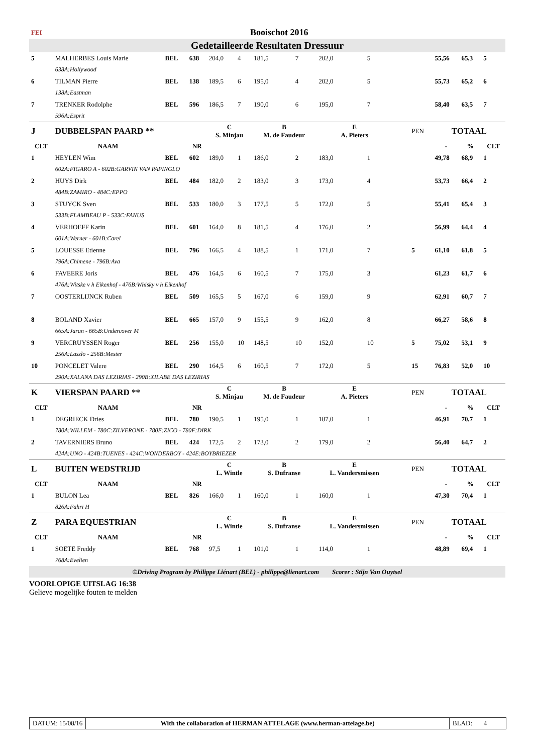| FEI | Booischot 2016 | | | | | | | | | | | | | | | |
| Gedetailleerde Resultaten Dressuur | | | | | | | | | | | | | | | | |
| 5 | MALHERBES Louis Marie | BEL | 638 | 204,0 | 4 | 181,5 | 7 | 202,0 | 5 | | | | | 55,56 | 65,3 | 5 |
| | 638A:Hollywood | | | | | | | | | | | | | | | |
| 6 | TILMAN Pierre | BEL | 138 | 189,5 | 6 | 195,0 | 4 | 202,0 | 5 | | | | | 55,73 | 65,2 | 6 |
| | 138A:Eastman | | | | | | | | | | | | | | | |
| 7 | TRENKER Rodolphe | BEL | 596 | 186,5 | 7 | 190,0 | 6 | 195,0 | 7 | | | | | 58,40 | 63,5 | 7 |
| | 596A:Esprit | | | | | | | | | | | | | | | |
| J | DUBBELSPAN PAARD ** | | | C S. Minjau | | B M. de Faudeur | | E A. Pieters | | | | | PEN | TOTAAL | | |
| CLT | NAAM | | NR | | | | | | | | | | | - | % | CLT |
| 1 | HEYLEN Wim | BEL | 602 | 189,0 | 1 | 186,0 | 2 | 183,0 | 1 | | | | | 49,78 | 68,9 | 1 |
| | 602A:FIGARO A - 602B:GARVIN VAN PAPINGLO | | | | | | | | | | | | | | | |
| 2 | HUYS Dirk | BEL | 484 | 182,0 | 2 | 183,0 | 3 | 173,0 | 4 | | | | | 53,73 | 66,4 | 2 |
| | 484B:ZAMIRO - 484C:EPPO | | | | | | | | | | | | | | | |
| 3 | STUYCK Sven | BEL | 533 | 180,0 | 3 | 177,5 | 5 | 172,0 | 5 | | | | | 55,41 | 65,4 | 3 |
| | 533B:FLAMBEAU P - 533C:FANUS | | | | | | | | | | | | | | | |
| 4 | VERHOEFF Karin | BEL | 601 | 164,0 | 8 | 181,5 | 4 | 176,0 | 2 | | | | | 56,99 | 64,4 | 4 |
| | 601A:Werner - 601B:Carel | | | | | | | | | | | | | | | |
| 5 | LOUESSE Etienne | BEL | 796 | 166,5 | 4 | 188,5 | 1 | 171,0 | 7 | | | | 5 | 61,10 | 61,8 | 5 |
| | 796A:Chimene - 796B:Ava | | | | | | | | | | | | | | | |
| 6 | FAVEERE Joris | BEL | 476 | 164,5 | 6 | 160,5 | 7 | 175,0 | 3 | | | | | 61,23 | 61,7 | 6 |
| | 476A:Witske v h Eikenhof - 476B:Whisky v h Eikenhof | | | | | | | | | | | | | | | |
| 7 | OOSTERLIJNCK Ruben | BEL | 509 | 165,5 | 5 | 167,0 | 6 | 159,0 | 9 | | | | | 62,91 | 60,7 | 7 |
| 8 | BOLAND Xavier | BEL | 665 | 157,0 | 9 | 155,5 | 9 | 162,0 | 8 | | | | | 66,27 | 58,6 | 8 |
| | 665A:Jaran - 665B:Undercover M | | | | | | | | | | | | | | | |
| 9 | VERCRUYSSEN Roger | BEL | 256 | 155,0 | 10 | 148,5 | 10 | 152,0 | 10 | | | | 5 | 75,02 | 53,1 | 9 |
| | 256A:Laszlo - 256B:Mester | | | | | | | | | | | | | | | |
| 10 | PONCELET Valere | BEL | 290 | 164,5 | 6 | 160,5 | 7 | 172,0 | 5 | | | | 15 | 76,83 | 52,0 | 10 |
| | 290A:XALANA DAS LEZIRIAS - 290B:XILABE DAS LEZIRIAS | | | | | | | | | | | | | | | |
| K | VIERSPAN PAARD ** | | | C S. Minjau | | B M. de Faudeur | | E A. Pieters | | | | | PEN | TOTAAL | | |
| CLT | NAAM | | NR | | | | | | | | | | | - | % | CLT |
| 1 | DEGRIECK Dries | BEL | 780 | 190,5 | 1 | 195,0 | 1 | 187,0 | 1 | | | | | 46,91 | 70,7 | 1 |
| | 780A:WILLEM - 780C:ZILVERONE - 780E:ZICO - 780F:DIRK | | | | | | | | | | | | | | | |
| 2 | TAVERNIERS Bruno | BEL | 424 | 172,5 | 2 | 173,0 | 2 | 179,0 | 2 | | | | | 56,40 | 64,7 | 2 |
| | 424A:UNO - 424B:TUENES - 424C:WONDERBOY - 424E:BOYBRIEZER | | | | | | | | | | | | | | | |
| L | BUITEN WEDSTRIJD | | | C L. Wintle | | B S. Dufranse | | E L. Vandersmissen | | | | | PEN | TOTAAL | | |
| CLT | NAAM | | NR | | | | | | | | | | | - | % | CLT |
| 1 | BULON Lea | BEL | 826 | 166,0 | 1 | 160,0 | 1 | 160,0 | 1 | | | | | 47,30 | 70,4 | 1 |
| | 826A:Fahri H | | | | | | | | | | | | | | | |
| Z | PARA EQUESTRIAN | | | C L. Wintle | | B S. Dufranse | | E L. Vandersmissen | | | | | PEN | TOTAAL | | |
| CLT | NAAM | | NR | | | | | | | | | | | - | % | CLT |
| 1 | SOETE Freddy | BEL | 768 | 97,5 | 1 | 101,0 | 1 | 114,0 | 1 | | | | | 48,89 | 69,4 | 1 |
| | 768A:Evelien | | | | | | | | | | | | | | | |
| ©Driving Program by Philippe Liénart (BEL) - philippe@lienart.com Scorer : Stijn Van Ouytsel | | | | | | | | | | | | | | | | |
VOORLOPIGE UITSLAG 16:38
Gelieve mogelijke fouten te melden
DATUM: 15/08/16 With the collaboration of HERMAN ATTELAGE (www.herman-attelage.be)
BLAD: 4